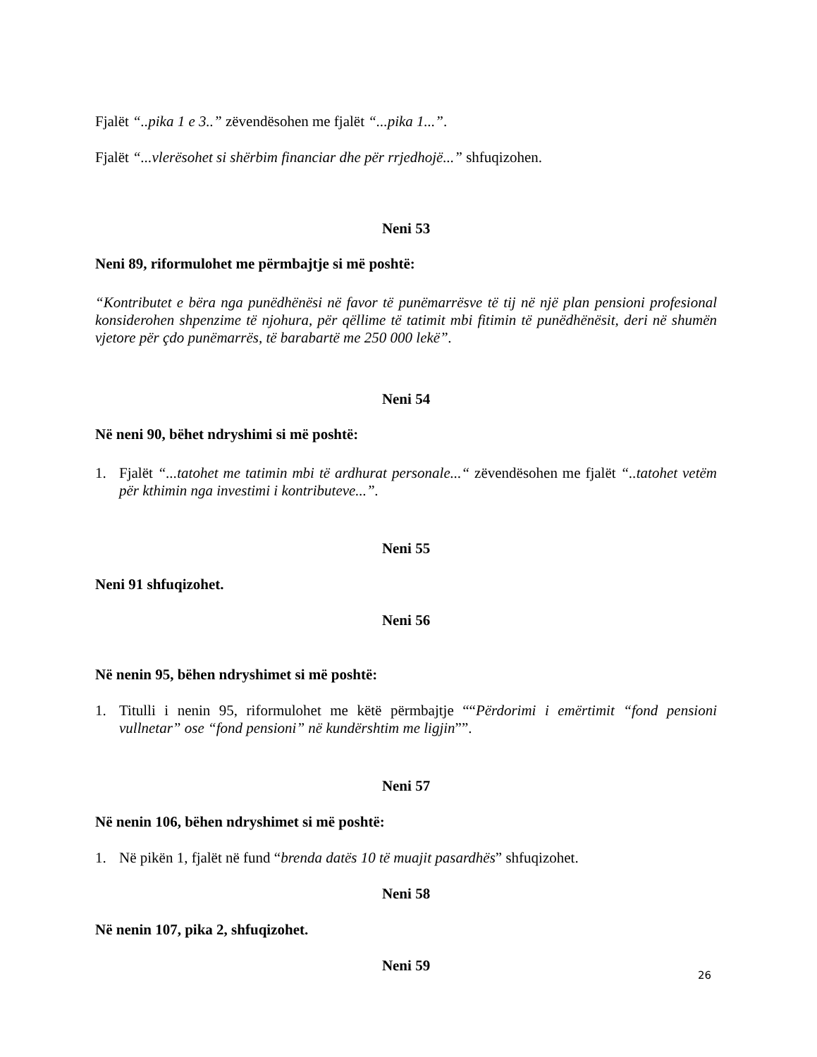Fjalët “..pika 1 e 3..” zëvendësohen me fjalët “...pika 1...”.
Fjalët “...vlerësohet si shërbim financiar dhe për rrjedhojë...” shfuqizohen.
Neni 53
Neni 89, riformulohet me përmbajtje si më poshtë:
“Kontributet e bëra nga punëdhënësi në favor të punëmarrësve të tij në një plan pensioni profesional konsiderohen shpenzime të njohura, për qëllime të tatimit mbi fitimin të punëdhënësit, deri në shumën vjetore për çdo punëmarrës, të barabartë me 250 000 lekë”.
Neni 54
Në neni 90, bëhet ndryshimi si më poshtë:
1.
Fjalët “...tatohet me tatimin mbi të ardhurat personale...“ zëvendësohen me fjalët “..tatohet vetëm për kthimin nga investimi i kontributeve...”.
Neni 55
Neni 91 shfuqizohet.
Neni 56
Në nenin 95, bëhen ndryshimet si më poshtë:
1.
Titulli i nenin 95, riformulohet me këtë përmbajtje ““Përdorimi i emërtimit “fond pensioni vullnetar” ose “fond pensioni” në kundërshtim me ligjin””.
Neni 57
Në nenin 106, bëhen ndryshimet si më poshtë:
1.
Në pikën 1, fjalët në fund “brenda datës 10 të muajit pasardhës” shfuqizohet.
Neni 58
Në nenin 107, pika 2, shfuqizohet.
Neni 59
26